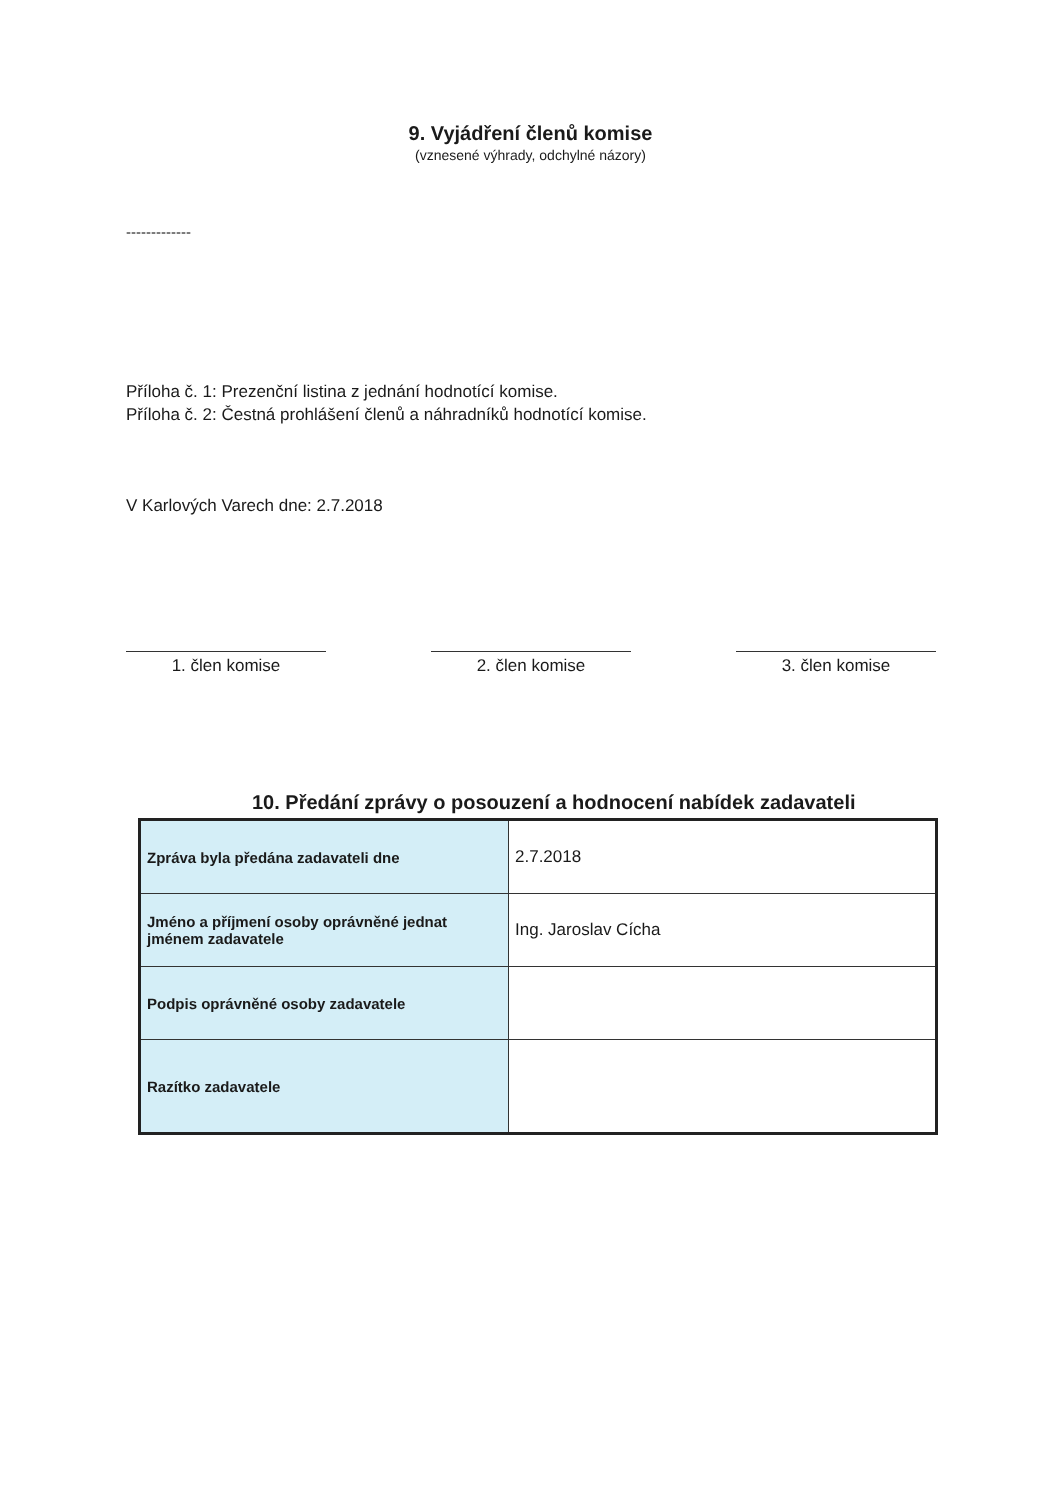9. Vyjádření členů komise
(vznesené výhrady, odchylné názory)
-------------
Příloha č. 1: Prezenční listina z jednání hodnotící komise.
Příloha č. 2: Čestná prohlášení členů a náhradníků hodnotící komise.
V Karlových Varech dne: 2.7.2018
1. člen komise 2. člen komise 3. člen komise
10. Předání zprávy o posouzení a hodnocení nabídek zadavateli
| Zpráva byla předána zadavateli dne | 2.7.2018 |
| Jméno a příjmení osoby oprávněné jednat jménem zadavatele | Ing. Jaroslav Cícha |
| Podpis oprávněné osoby zadavatele | |
| Razítko zadavatele | |